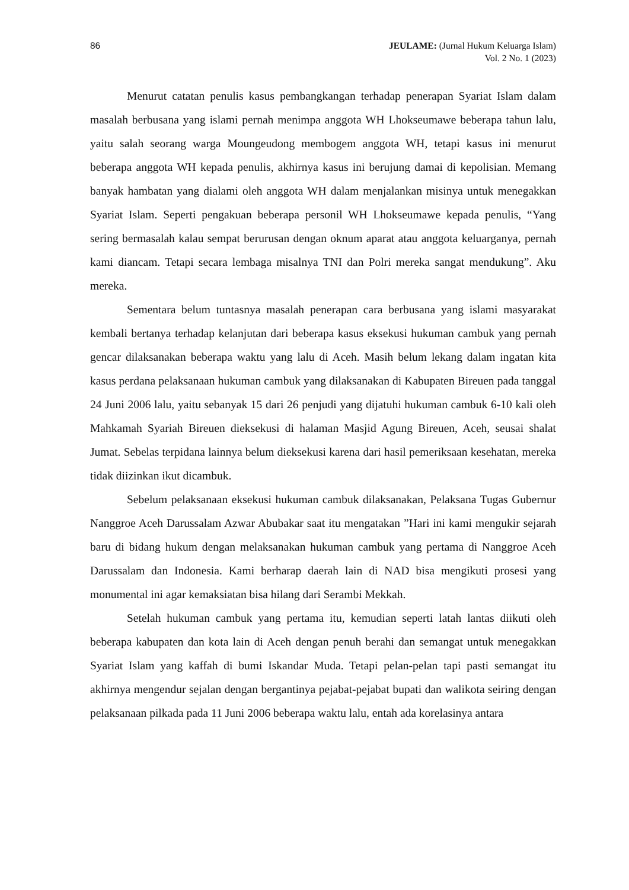86 JEULAME: (Jurnal Hukum Keluarga Islam)
Vol. 2 No. 1 (2023)
Menurut catatan penulis kasus pembangkangan terhadap penerapan Syariat Islam dalam masalah berbusana yang islami pernah menimpa anggota WH Lhokseumawe beberapa tahun lalu, yaitu salah seorang warga Moungeudong membogem anggota WH, tetapi kasus ini menurut beberapa anggota WH kepada penulis, akhirnya kasus ini berujung damai di kepolisian. Memang banyak hambatan yang dialami oleh anggota WH dalam menjalankan misinya untuk menegakkan Syariat Islam. Seperti pengakuan beberapa personil WH Lhokseumawe kepada penulis, “Yang sering bermasalah kalau sempat berurusan dengan oknum aparat atau anggota keluarganya, pernah kami diancam. Tetapi secara lembaga misalnya TNI dan Polri mereka sangat mendukung”. Aku mereka.
Sementara belum tuntasnya masalah penerapan cara berbusana yang islami masyarakat kembali bertanya terhadap kelanjutan dari beberapa kasus eksekusi hukuman cambuk yang pernah gencar dilaksanakan beberapa waktu yang lalu di Aceh. Masih belum lekang dalam ingatan kita kasus perdana pelaksanaan hukuman cambuk yang dilaksanakan di Kabupaten Bireuen pada tanggal 24 Juni 2006 lalu, yaitu sebanyak 15 dari 26 penjudi yang dijatuhi hukuman cambuk 6-10 kali oleh Mahkamah Syariah Bireuen dieksekusi di halaman Masjid Agung Bireuen, Aceh, seusai shalat Jumat. Sebelas terpidana lainnya belum dieksekusi karena dari hasil pemeriksaan kesehatan, mereka tidak diizinkan ikut dicambuk.
Sebelum pelaksanaan eksekusi hukuman cambuk dilaksanakan, Pelaksana Tugas Gubernur Nanggroe Aceh Darussalam Azwar Abubakar saat itu mengatakan ”Hari ini kami mengukir sejarah baru di bidang hukum dengan melaksanakan hukuman cambuk yang pertama di Nanggroe Aceh Darussalam dan Indonesia. Kami berharap daerah lain di NAD bisa mengikuti prosesi yang monumental ini agar kemaksiatan bisa hilang dari Serambi Mekkah.
Setelah hukuman cambuk yang pertama itu, kemudian seperti latah lantas diikuti oleh beberapa kabupaten dan kota lain di Aceh dengan penuh berahi dan semangat untuk menegakkan Syariat Islam yang kaffah di bumi Iskandar Muda. Tetapi pelan-pelan tapi pasti semangat itu akhirnya mengendur sejalan dengan bergantinya pejabat-pejabat bupati dan walikota seiring dengan pelaksanaan pilkada pada 11 Juni 2006 beberapa waktu lalu, entah ada korelasinya antara